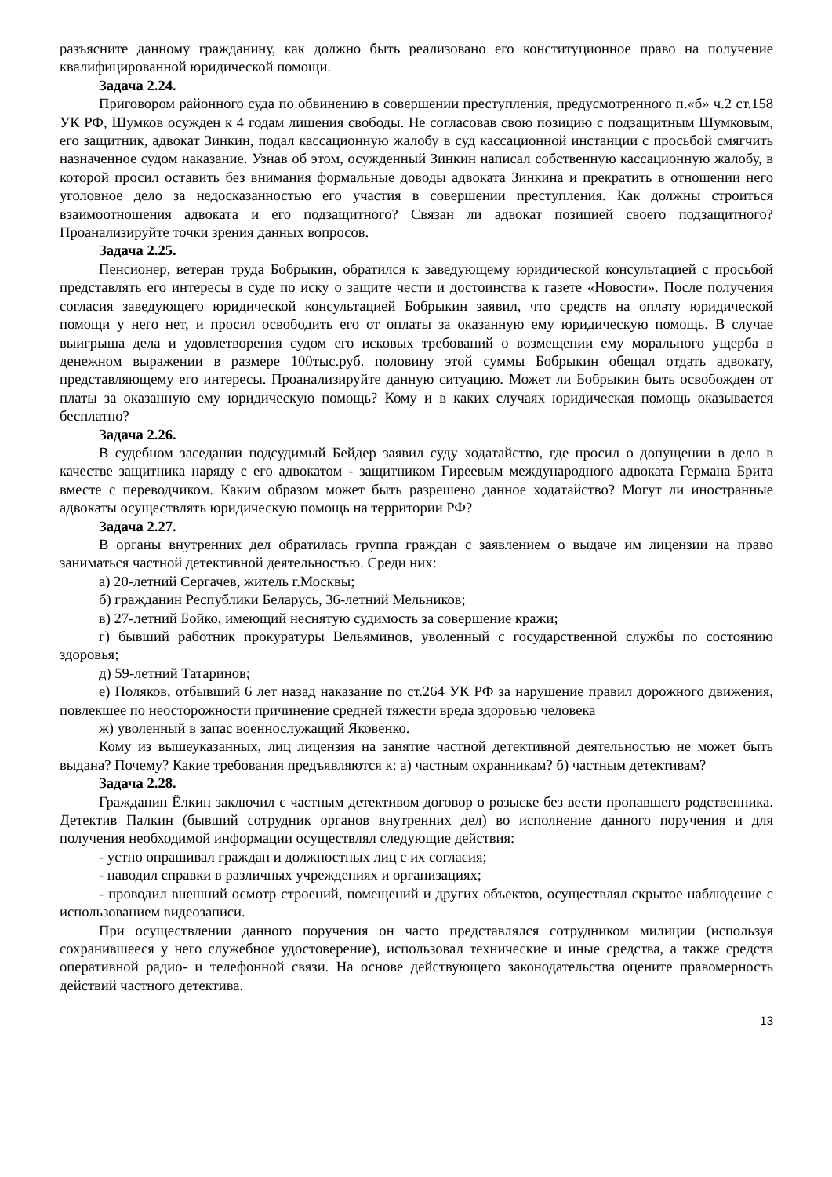разъясните данному гражданину, как должно быть реализовано его конституционное право на получение квалифицированной юридической помощи.
Задача 2.24.
Приговором районного суда по обвинению в совершении преступления, предусмотренного п.«б» ч.2 ст.158 УК РФ, Шумков осужден к 4 годам лишения свободы. Не согласовав свою позицию с подзащитным Шумковым, его защитник, адвокат Зинкин, подал кассационную жалобу в суд кассационной инстанции с просьбой смягчить назначенное судом наказание. Узнав об этом, осужденный Зинкин написал собственную кассационную жалобу, в которой просил оставить без внимания формальные доводы адвоката Зинкина и прекратить в отношении него уголовное дело за недосказанностью его участия в совершении преступления. Как должны строиться взаимоотношения адвоката и его подзащитного? Связан ли адвокат позицией своего подзащитного? Проанализируйте точки зрения данных вопросов.
Задача 2.25.
Пенсионер, ветеран труда Бобрыкин, обратился к заведующему юридической консультацией с просьбой представлять его интересы в суде по иску о защите чести и достоинства к газете «Новости». После получения согласия заведующего юридической консультацией Бобрыкин заявил, что средств на оплату юридической помощи у него нет, и просил освободить его от оплаты за оказанную ему юридическую помощь. В случае выигрыша дела и удовлетворения судом его исковых требований о возмещении ему морального ущерба в денежном выражении в размере 100тыс.руб. половину этой суммы Бобрыкин обещал отдать адвокату, представляющему его интересы. Проанализируйте данную ситуацию. Может ли Бобрыкин быть освобожден от платы за оказанную ему юридическую помощь? Кому и в каких случаях юридическая помощь оказывается бесплатно?
Задача 2.26.
В судебном заседании подсудимый Бейдер заявил суду ходатайство, где просил о допущении в дело в качестве защитника наряду с его адвокатом - защитником Гиреевым международного адвоката Германа Брита вместе с переводчиком. Каким образом может быть разрешено данное ходатайство? Могут ли иностранные адвокаты осуществлять юридическую помощь на территории РФ?
Задача 2.27.
В органы внутренних дел обратилась группа граждан с заявлением о выдаче им лицензии на право заниматься частной детективной деятельностью. Среди них:
а) 20-летний Сергачев, житель г.Москвы;
б) гражданин Республики Беларусь, 36-летний Мельников;
в) 27-летний Бойко, имеющий неснятую судимость за совершение кражи;
г) бывший работник прокуратуры Вельяминов, уволенный с государственной службы по состоянию здоровья;
д) 59-летний Татаринов;
е) Поляков, отбывший 6 лет назад наказание по ст.264 УК РФ за нарушение правил дорожного движения, повлекшее по неосторожности причинение средней тяжести вреда здоровью человека
ж) уволенный в запас военнослужащий Яковенко.
Кому из вышеуказанных, лиц лицензия на занятие частной детективной деятельностью не может быть выдана? Почему? Какие требования предъявляются к: а) частным охранникам? б) частным детективам?
Задача 2.28.
Гражданин Ёлкин заключил с частным детективом договор о розыске без вести пропавшего родственника. Детектив Палкин (бывший сотрудник органов внутренних дел) во исполнение данного поручения и для получения необходимой информации осуществлял следующие действия:
- устно опрашивал граждан и должностных лиц с их согласия;
- наводил справки в различных учреждениях и организациях;
- проводил внешний осмотр строений, помещений и других объектов, осуществлял скрытое наблюдение с использованием видеозаписи.
При осуществлении данного поручения он часто представлялся сотрудником милиции (используя сохранившееся у него служебное удостоверение), использовал технические и иные средства, а также средств оперативной радио- и телефонной связи. На основе действующего законодательства оцените правомерность действий частного детектива.
13